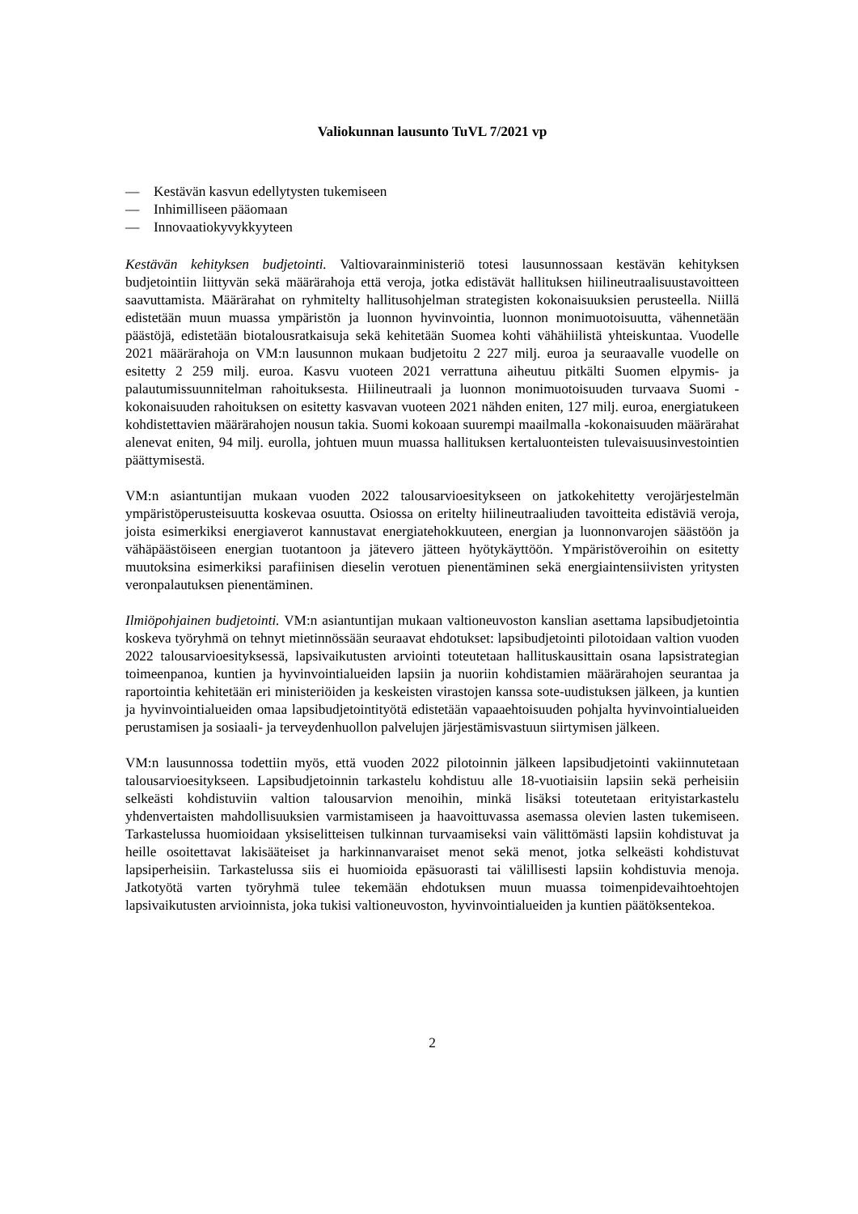Valiokunnan lausunto TuVL 7/2021 vp
— Kestävän kasvun edellytysten tukemiseen
— Inhimilliseen pääomaan
— Innovaatiokyvykkyyteen
Kestävän kehityksen budjetointi. Valtiovarainministeriö totesi lausunnossaan kestävän kehityksen budjetointiin liittyvän sekä määrärahoja että veroja, jotka edistävät hallituksen hiilineutraalisuustavoitteen saavuttamista. Määrärahat on ryhmitelty hallitusohjelman strategisten kokonaisuuksien perusteella. Niillä edistetään muun muassa ympäristön ja luonnon hyvinvointia, luonnon monimuotoisuutta, vähennetään päästöjä, edistetään biotalousratkaisuja sekä kehitetään Suomea kohti vähähiilistä yhteiskuntaa. Vuodelle 2021 määrärahoja on VM:n lausunnon mukaan budjetoitu 2 227 milj. euroa ja seuraavalle vuodelle on esitetty 2 259 milj. euroa. Kasvu vuoteen 2021 verrattuna aiheutuu pitkälti Suomen elpymis- ja palautumissuunnitelman rahoituksesta. Hiilineutraali ja luonnon monimuotoisuuden turvaava Suomi -kokonaisuuden rahoituksen on esitetty kasvavan vuoteen 2021 nähden eniten, 127 milj. euroa, energiatukeen kohdistettavien määrärahojen nousun takia. Suomi kokoaan suurempi maailmalla -kokonaisuuden määrärahat alenevat eniten, 94 milj. eurolla, johtuen muun muassa hallituksen kertaluonteisten tulevaisuusinvestointien päättymisestä.
VM:n asiantuntijan mukaan vuoden 2022 talousarvioesitykseen on jatkokehitetty verojärjestelmän ympäristöperusteisuutta koskevaa osuutta. Osiossa on eritelty hiilineutraaliuden tavoitteita edistäviä veroja, joista esimerkiksi energiaverot kannustavat energiatehokkuuteen, energian ja luonnonvarojen säästöön ja vähäpäästöiseen energian tuotantoon ja jätevero jätteen hyötykäyttöön. Ympäristöveroihin on esitetty muutoksina esimerkiksi parafiinisen dieselin verotuen pienentäminen sekä energiaintensiivisten yritysten veronpalautuksen pienentäminen.
Ilmiöpohjainen budjetointi. VM:n asiantuntijan mukaan valtioneuvoston kanslian asettama lapsibudjetointia koskeva työryhmä on tehnyt mietinnössään seuraavat ehdotukset: lapsibudjetointi pilotoidaan valtion vuoden 2022 talousarvioesityksessä, lapsivaikutusten arviointi toteutetaan hallituskausittain osana lapsistrategian toimeenpanoa, kuntien ja hyvinvointialueiden lapsiin ja nuoriin kohdistamien määrärahojen seurantaa ja raportointia kehitetään eri ministeriöiden ja keskeisten virastojen kanssa sote-uudistuksen jälkeen, ja kuntien ja hyvinvointialueiden omaa lapsibudjetointityötä edistetään vapaaehtoisuuden pohjalta hyvinvointialueiden perustamisen ja sosiaali- ja terveydenhuollon palvelujen järjestämisvastuun siirtymisen jälkeen.
VM:n lausunnossa todettiin myös, että vuoden 2022 pilotoinnin jälkeen lapsibudjetointi vakiinnutetaan talousarvioesitykseen. Lapsibudjetoinnin tarkastelu kohdistuu alle 18-vuotiaisiin lapsiin sekä perheisiin selkeästi kohdistuviin valtion talousarvion menoihin, minkä lisäksi toteutetaan erityistarkastelu yhdenvertaisten mahdollisuuksien varmistamiseen ja haavoittuvassa asemassa olevien lasten tukemiseen. Tarkastelussa huomioidaan yksiselitteisen tulkinnan turvaamiseksi vain välittömästi lapsiin kohdistuvat ja heille osoitettavat lakisääteiset ja harkinnanvaraiset menot sekä menot, jotka selkeästi kohdistuvat lapsiperheisiin. Tarkastelussa siis ei huomioida epäsuorasti tai välillisesti lapsiin kohdistuvia menoja. Jatkotyötä varten työryhmä tulee tekemään ehdotuksen muun muassa toimenpidevaihtoehtojen lapsivaikutusten arvioinnista, joka tukisi valtioneuvoston, hyvinvointialueiden ja kuntien päätöksentekoa.
2